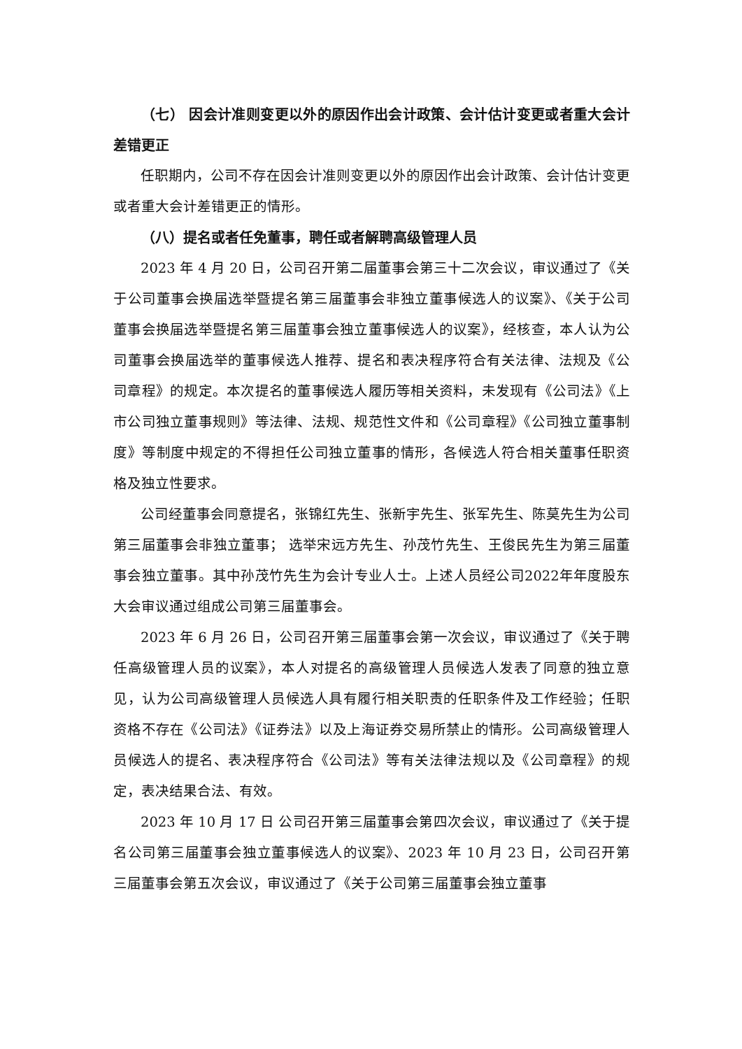（七） 因会计准则变更以外的原因作出会计政策、会计估计变更或者重大会计差错更正
任职期内，公司不存在因会计准则变更以外的原因作出会计政策、会计估计变更或者重大会计差错更正的情形。
（八）提名或者任免董事，聘任或者解聘高级管理人员
2023 年 4 月 20 日，公司召开第二届董事会第三十二次会议，审议通过了《关于公司董事会换届选举暨提名第三届董事会非独立董事候选人的议案》、《关于公司董事会换届选举暨提名第三届董事会独立董事候选人的议案》，经核查，本人认为公司董事会换届选举的董事候选人推荐、提名和表决程序符合有关法律、法规及《公司章程》的规定。本次提名的董事候选人履历等相关资料，未发现有《公司法》《上市公司独立董事规则》等法律、法规、规范性文件和《公司章程》《公司独立董事制度》等制度中规定的不得担任公司独立董事的情形，各候选人符合相关董事任职资格及独立性要求。
公司经董事会同意提名，张锦红先生、张新宇先生、张军先生、陈莫先生为公司第三届董事会非独立董事； 选举宋远方先生、孙茂竹先生、王俊民先生为第三届董事会独立董事。其中孙茂竹先生为会计专业人士。上述人员经公司2022年年度股东大会审议通过组成公司第三届董事会。
2023 年 6 月 26 日，公司召开第三届董事会第一次会议，审议通过了《关于聘任高级管理人员的议案》，本人对提名的高级管理人员候选人发表了同意的独立意见，认为公司高级管理人员候选人具有履行相关职责的任职条件及工作经验；任职资格不存在《公司法》《证券法》以及上海证券交易所禁止的情形。公司高级管理人员候选人的提名、表决程序符合《公司法》等有关法律法规以及《公司章程》的规定，表决结果合法、有效。
2023 年 10 月 17 日 公司召开第三届董事会第四次会议，审议通过了《关于提名公司第三届董事会独立董事候选人的议案》、2023 年 10 月 23 日，公司召开第三届董事会第五次会议，审议通过了《关于公司第三届董事会独立董事